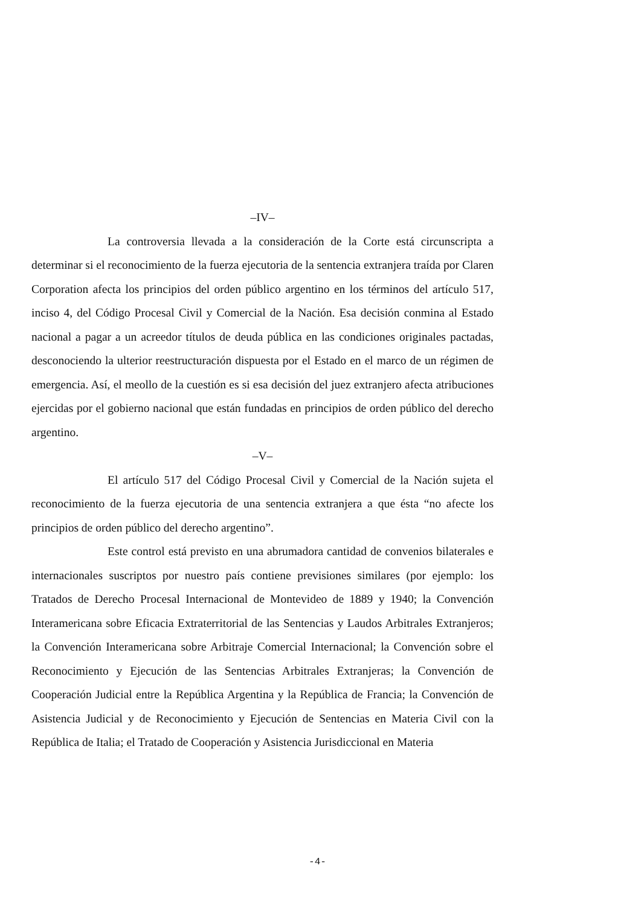–IV–
La controversia llevada a la consideración de la Corte está circunscripta a determinar si el reconocimiento de la fuerza ejecutoria de la sentencia extranjera traída por Claren Corporation afecta los principios del orden público argentino en los términos del artículo 517, inciso 4, del Código Procesal Civil y Comercial de la Nación. Esa decisión conmina al Estado nacional a pagar a un acreedor títulos de deuda pública en las condiciones originales pactadas, desconociendo la ulterior reestructuración dispuesta por el Estado en el marco de un régimen de emergencia. Así, el meollo de la cuestión es si esa decisión del juez extranjero afecta atribuciones ejercidas por el gobierno nacional que están fundadas en principios de orden público del derecho argentino.
–V–
El artículo 517 del Código Procesal Civil y Comercial de la Nación sujeta el reconocimiento de la fuerza ejecutoria de una sentencia extranjera a que ésta “no afecte los principios de orden público del derecho argentino”.
Este control está previsto en una abrumadora cantidad de convenios bilaterales e internacionales suscriptos por nuestro país contiene previsiones similares (por ejemplo: los Tratados de Derecho Procesal Internacional de Montevideo de 1889 y 1940; la Convención Interamericana sobre Eficacia Extraterritorial de las Sentencias y Laudos Arbitrales Extranjeros; la Convención Interamericana sobre Arbitraje Comercial Internacional; la Convención sobre el Reconocimiento y Ejecución de las Sentencias Arbitrales Extranjeras; la Convención de Cooperación Judicial entre la República Argentina y la República de Francia; la Convención de Asistencia Judicial y de Reconocimiento y Ejecución de Sentencias en Materia Civil con la República de Italia; el Tratado de Cooperación y Asistencia Jurisdiccional en Materia
-4-